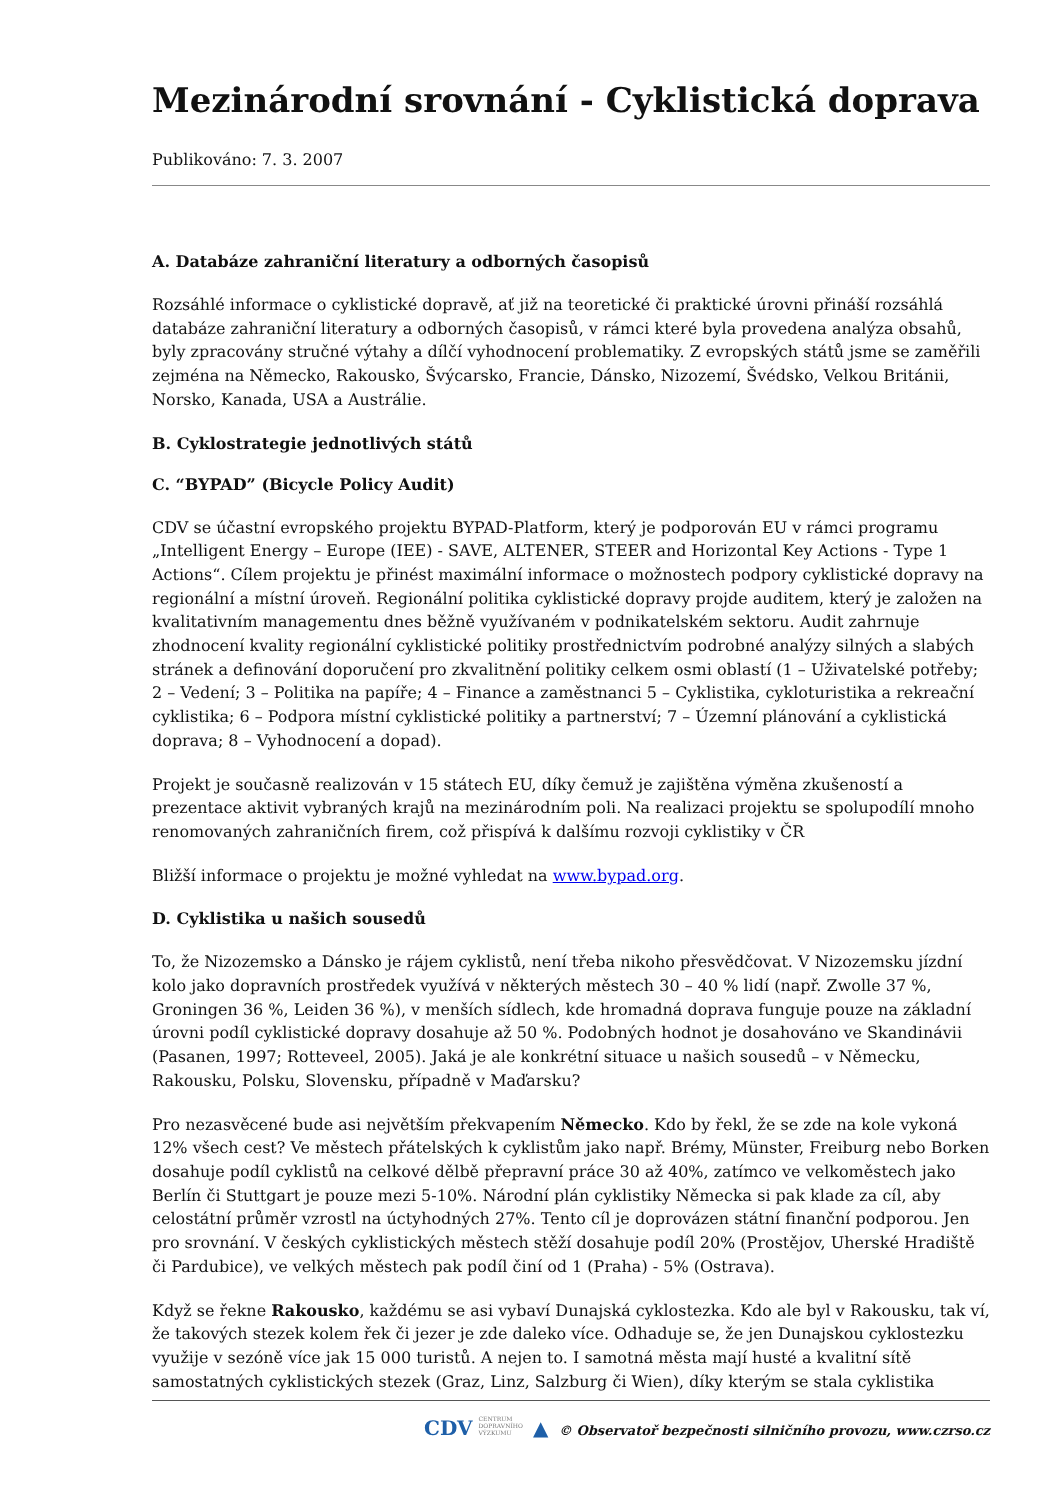Mezinárodní srovnání - Cyklistická doprava
Publikováno: 7. 3. 2007
A. Databáze zahraniční literatury a odborných časopisů
Rozsáhlé informace o cyklistické dopravě, ať již na teoretické či praktické úrovni přináší rozsáhlá databáze zahraniční literatury a odborných časopisů, v rámci které byla provedena analýza obsahů, byly zpracovány stručné výtahy a dílčí vyhodnocení problematiky. Z evropských států jsme se zaměřili zejména na Německo, Rakousko, Švýcarsko, Francie, Dánsko, Nizozemí, Švédsko, Velkou Británii, Norsko, Kanada, USA a Austrálie.
B. Cyklostrategie jednotlivých států
C. “BYPAD” (Bicycle Policy Audit)
CDV se účastní evropského projektu BYPAD-Platform, který je podporován EU v rámci programu „Intelligent Energy – Europe (IEE) - SAVE, ALTENER, STEER and Horizontal Key Actions - Type 1 Actions“. Cílem projektu je přinést maximální informace o možnostech podpory cyklistické dopravy na regionální a místní úroveň. Regionální politika cyklistické dopravy projde auditem, který je založen na kvalitativním managementu dnes běžně využívaném v podnikatelském sektoru. Audit zahrnuje zhodnocení kvality regionální cyklistické politiky prostřednictvím podrobné analýzy silných a slabých stránek a definování doporučení pro zkvalitnění politiky celkem osmi oblastí (1 – Uživatelské potřeby; 2 – Vedení; 3 – Politika na papíře; 4 – Finance a zaměstnanci 5 – Cyklistika, cykloturistika a rekreační cyklistika; 6 – Podpora místní cyklistické politiky a partnerství; 7 – Územní plánování a cyklistická doprava; 8 – Vyhodnocení a dopad).
Projekt je současně realizován v 15 státech EU, díky čemuž je zajištěna výměna zkušeností a prezentace aktivit vybraných krajů na mezinárodním poli. Na realizaci projektu se spolupodílí mnoho renomovaných zahraničních firem, což přispívá k dalšímu rozvoji cyklistiky v ČR
Bližší informace o projektu je možné vyhledat na www.bypad.org.
D. Cyklistika u našich sousedů
To, že Nizozemsko a Dánsko je rájem cyklistů, není třeba nikoho přesvědčovat. V Nizozemsku jízdní kolo jako dopravních prostředek využívá v některých městech 30 – 40 % lidí (např. Zwolle 37 %, Groningen 36 %, Leiden 36 %), v menších sídlech, kde hromadná doprava funguje pouze na základní úrovni podíl cyklistické dopravy dosahuje až 50 %. Podobných hodnot je dosahováno ve Skandinávii (Pasanen, 1997; Rotteveel, 2005). Jaká je ale konkrétní situace u našich sousedů – v Německu, Rakousku, Polsku, Slovensku, případně v Maďarsku?
Pro nezasvěcené bude asi největším překvapením Německo. Kdo by řekl, že se zde na kole vykoná 12% všech cest? Ve městech přátelských k cyklistům jako např. Brémy, Münster, Freiburg nebo Borken dosahuje podíl cyklistů na celkové dělbě přepravní práce 30 až 40%, zatímco ve velkoměstech jako Berlín či Stuttgart je pouze mezi 5-10%. Národní plán cyklistiky Německa si pak klade za cíl, aby celostátní průměr vzrostl na úctyhodných 27%. Tento cíl je doprovázen státní finanční podporou. Jen pro srovnání. V českých cyklistických městech stěží dosahuje podíl 20% (Prostějov, Uherské Hradiště či Pardubice), ve velkých městech pak podíl činí od 1 (Praha) - 5% (Ostrava).
Když se řekne Rakousko, každému se asi vybaví Dunajská cyklostezka. Kdo ale byl v Rakousku, tak ví, že takových stezek kolem řek či jezer je zde daleko více. Odhaduje se, že jen Dunajskou cyklostezku využije v sezóně více jak 15 000 turistů. A nejen to. I samotná města mají husté a kvalitní sítě samostatných cyklistických stezek (Graz, Linz, Salzburg či Wien), díky kterým se stala cyklistika
CDV CENTRUM
DOPRAVNÍHO
VÝZKUMU ▲ © Observatoř bezpečnosti silničního provozu, www.czrso.cz